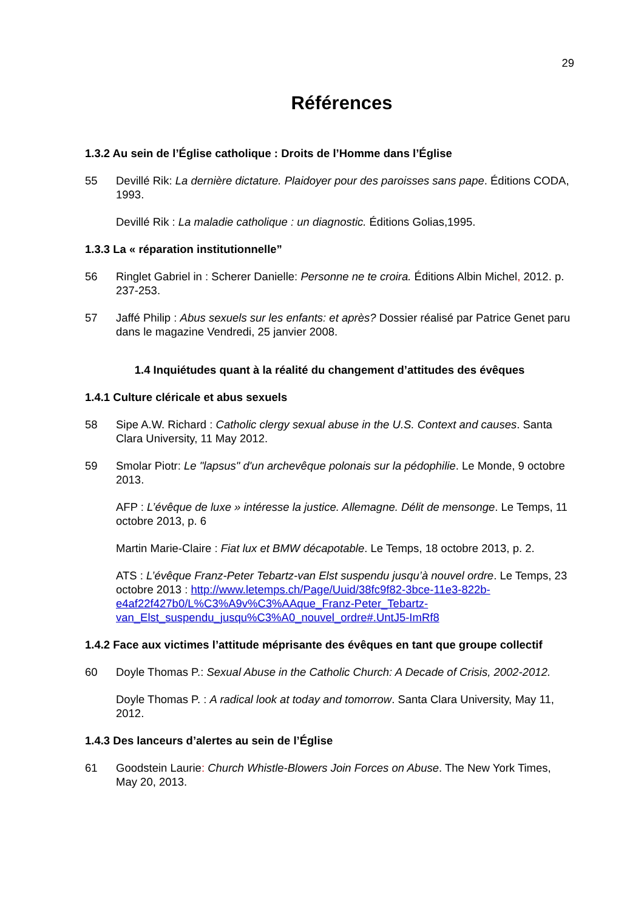29
Références
1.3.2 Au sein de l’Église catholique : Droits de l’Homme dans l’Église
55 Devillé Rik: La dernière dictature. Plaidoyer pour des paroisses sans pape. Éditions CODA, 1993.
Devillé Rik : La maladie catholique : un diagnostic. Éditions Golias,1995.
1.3.3 La « réparation institutionnelle”
56 Ringlet Gabriel in : Scherer Danielle: Personne ne te croira. Éditions Albin Michel, 2012. p. 237-253.
57 Jaffé Philip : Abus sexuels sur les enfants: et après? Dossier réalisé par Patrice Genet paru dans le magazine Vendredi, 25 janvier 2008.
1.4 Inquiétudes quant à la réalité du changement d’attitudes des évêques
1.4.1 Culture cléricale et abus sexuels
58 Sipe A.W. Richard : Catholic clergy sexual abuse in the U.S. Context and causes. Santa Clara University, 11 May 2012.
59 Smolar Piotr: Le "lapsus" d'un archevêque polonais sur la pédophilie. Le Monde, 9 octobre 2013.
AFP : L’évêque de luxe » intéresse la justice. Allemagne. Délit de mensonge. Le Temps, 11 octobre 2013, p. 6
Martin Marie-Claire : Fiat lux et BMW décapotable. Le Temps, 18 octobre 2013, p. 2.
ATS : L’évêque Franz-Peter Tebartz-van Elst suspendu jusqu’à nouvel ordre. Le Temps, 23 octobre 2013 : http://www.letemps.ch/Page/Uuid/38fc9f82-3bce-11e3-822b-e4af22f427b0/L%C3%A9v%C3%AAque_Franz-Peter_Tebartz-van_Elst_suspendu_jusqu%C3%A0_nouvel_ordre#.UntJ5-ImRf8
1.4.2 Face aux victimes l’attitude méprisante des évêques en tant que groupe collectif
60 Doyle Thomas P.: Sexual Abuse in the Catholic Church: A Decade of Crisis, 2002-2012.
Doyle Thomas P. : A radical look at today and tomorrow. Santa Clara University, May 11, 2012.
1.4.3 Des lanceurs d’alertes au sein de l’Église
61 Goodstein Laurie: Church Whistle-Blowers Join Forces on Abuse. The New York Times, May 20, 2013.